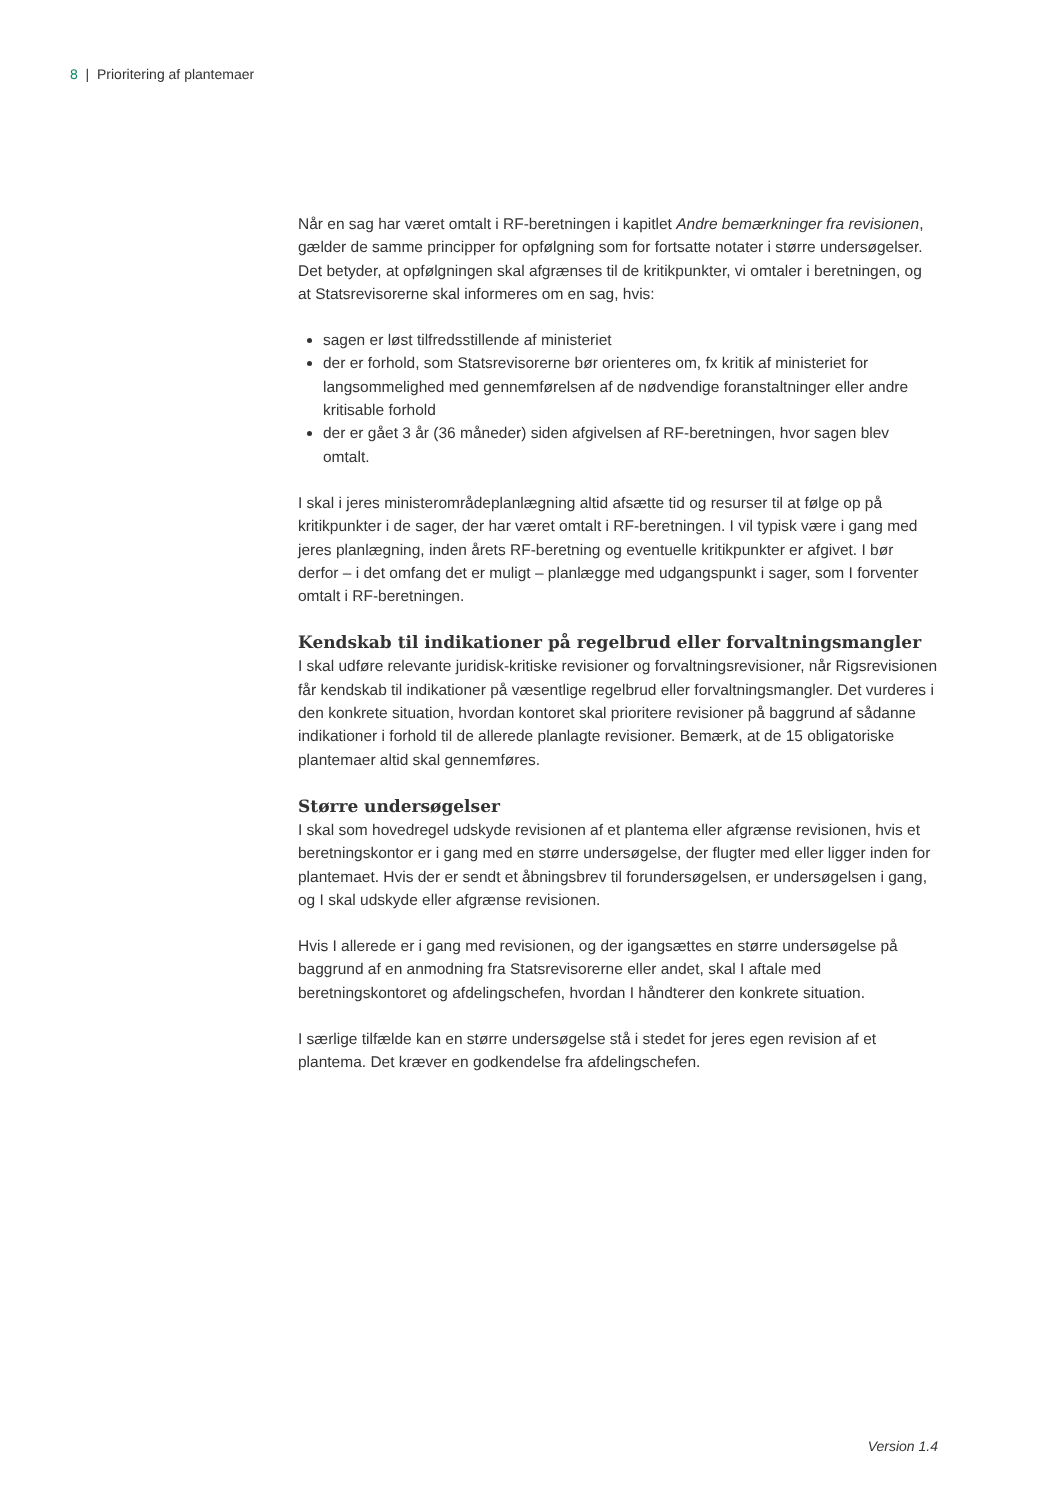8 | Prioritering af plantemaer
Når en sag har været omtalt i RF-beretningen i kapitlet Andre bemærkninger fra revisionen, gælder de samme principper for opfølgning som for fortsatte notater i større undersøgelser. Det betyder, at opfølgningen skal afgrænses til de kritikpunkter, vi omtaler i beretningen, og at Statsrevisorerne skal informeres om en sag, hvis:
sagen er løst tilfredsstillende af ministeriet
der er forhold, som Statsrevisorerne bør orienteres om, fx kritik af ministeriet for langsommelighed med gennemførelsen af de nødvendige foranstaltninger eller andre kritisable forhold
der er gået 3 år (36 måneder) siden afgivelsen af RF-beretningen, hvor sagen blev omtalt.
I skal i jeres ministerområdeplanlægning altid afsætte tid og resurser til at følge op på kritikpunkter i de sager, der har været omtalt i RF-beretningen. I vil typisk være i gang med jeres planlægning, inden årets RF-beretning og eventuelle kritikpunkter er afgivet. I bør derfor – i det omfang det er muligt – planlægge med udgangspunkt i sager, som I forventer omtalt i RF-beretningen.
Kendskab til indikationer på regelbrud eller forvaltningsmangler
I skal udføre relevante juridisk-kritiske revisioner og forvaltningsrevisioner, når Rigsrevisionen får kendskab til indikationer på væsentlige regelbrud eller forvaltningsmangler. Det vurderes i den konkrete situation, hvordan kontoret skal prioritere revisioner på baggrund af sådanne indikationer i forhold til de allerede planlagte revisioner. Bemærk, at de 15 obligatoriske plantemaer altid skal gennemføres.
Større undersøgelser
I skal som hovedregel udskyde revisionen af et plantema eller afgrænse revisionen, hvis et beretningskontor er i gang med en større undersøgelse, der flugter med eller ligger inden for plantemaet. Hvis der er sendt et åbningsbrev til forundersøgelsen, er undersøgelsen i gang, og I skal udskyde eller afgrænse revisionen.
Hvis I allerede er i gang med revisionen, og der igangsættes en større undersøgelse på baggrund af en anmodning fra Statsrevisorerne eller andet, skal I aftale med beretningskontoret og afdelingschefen, hvordan I håndterer den konkrete situation.
I særlige tilfælde kan en større undersøgelse stå i stedet for jeres egen revision af et plantema. Det kræver en godkendelse fra afdelingschefen.
Version 1.4